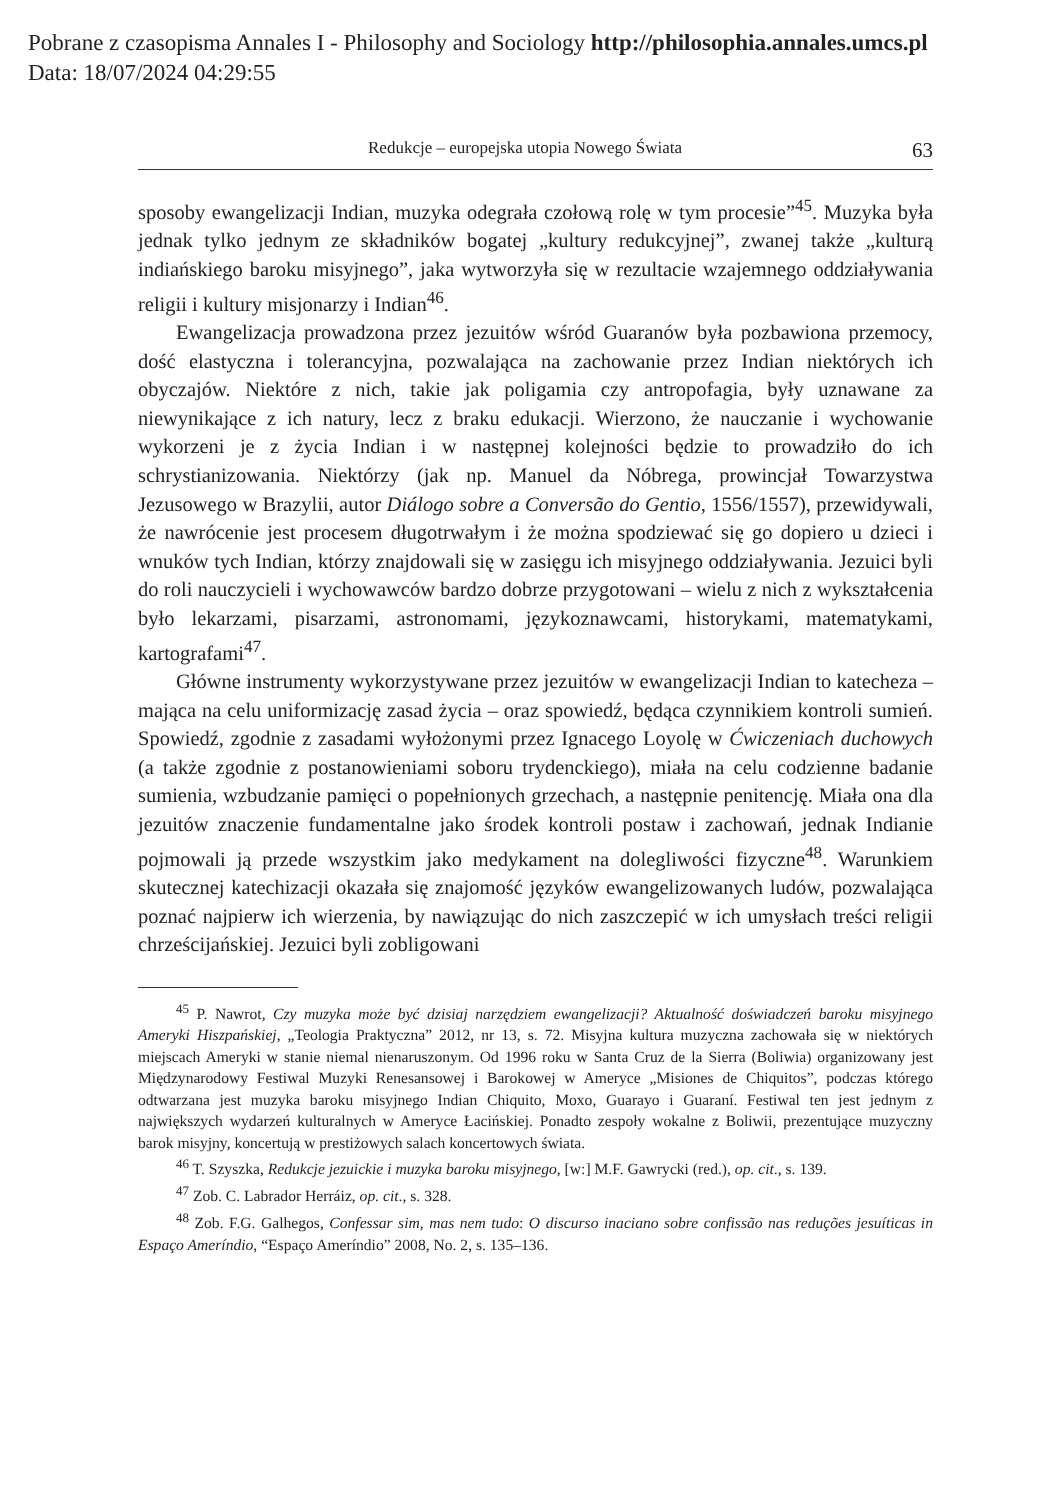Pobrane z czasopisma Annales I - Philosophy and Sociology http://philosophia.annales.umcs.pl
Data: 18/07/2024 04:29:55
Redukcje – europejska utopia Nowego Świata 63
sposoby ewangelizacji Indian, muzyka odegrała czołową rolę w tym procesie”<sup>45</sup>. Muzyka była jednak tylko jednym ze składników bogatej „kultury redukcyjnej”, zwanej także „kulturą indiańskiego baroku misyjnego”, jaka wytworzyła się w rezultacie wzajemnego oddziaływania religii i kultury misjonarzy i Indian<sup>46</sup>.
Ewangelizacja prowadzona przez jezuitów wśród Guaranów była pozbawiona przemocy, dość elastyczna i tolerancyjna, pozwalająca na zachowanie przez Indian niektórych ich obyczajów. Niektóre z nich, takie jak poligamia czy antropofagia, były uznawane za niewynikające z ich natury, lecz z braku edukacji. Wierzono, że nauczanie i wychowanie wykorzeni je z życia Indian i w następnej kolejności będzie to prowadziło do ich schrystianizowania. Niektórzy (jak np. Manuel da Nóbrega, prowincjał Towarzystwa Jezusowego w Brazylii, autor Diálogo sobre a Conversão do Gentio, 1556/1557), przewidywali, że nawrócenie jest procesem długotrwałym i że można spodziewać się go dopiero u dzieci i wnuków tych Indian, którzy znajdowali się w zasięgu ich misyjnego oddziaływania. Jezuici byli do roli nauczycieli i wychowawców bardzo dobrze przygotowani – wielu z nich z wykształcenia było lekarzami, pisarzami, astronomami, językoznawcami, historykami, matematykami, kartografami<sup>47</sup>.
Główne instrumenty wykorzystywane przez jezuitów w ewangelizacji Indian to katecheza – mająca na celu uniformizację zasad życia – oraz spowiedź, będąca czynnikiem kontroli sumień. Spowiedź, zgodnie z zasadami wyłożonymi przez Ignacego Loyolę w Ćwiczeniach duchowych (a także zgodnie z postanowieniami soboru trydenckiego), miała na celu codzienne badanie sumienia, wzbudzanie pamięci o popełnionych grzechach, a następnie penitencję. Miała ona dla jezuitów znaczenie fundamentalne jako środek kontroli postaw i zachowań, jednak Indianie pojmowali ją przede wszystkim jako medykament na dolegliwości fizyczne<sup>48</sup>. Warunkiem skutecznej katechizacji okazała się znajomość języków ewangelizowanych ludów, pozwalająca poznać najpierw ich wierzenia, by nawiązując do nich zaszczepić w ich umysłach treści religii chrześcijańskiej. Jezuici byli zobligowani
<sup>45</sup> P. Nawrot, Czy muzyka może być dzisiaj narzędziem ewangelizacji? Aktualność doświadczeń baroku misyjnego Ameryki Hiszpańskiej, „Teologia Praktyczna” 2012, nr 13, s. 72. Misyjna kultura muzyczna zachowała się w niektórych miejscach Ameryki w stanie niemal nienaruszonym. Od 1996 roku w Santa Cruz de la Sierra (Boliwia) organizowany jest Międzynarodowy Festiwal Muzyki Renesansowej i Barokowej w Ameryce „Misiones de Chiquitos”, podczas którego odtwarzana jest muzyka baroku misyjnego Indian Chiquito, Moxo, Guarayo i Guaraní. Festiwal ten jest jednym z największych wydarzeń kulturalnych w Ameryce Łacińskiej. Ponadto zespoły wokalne z Boliwii, prezentujące muzyczny barok misyjny, koncertują w prestiżowych salach koncertowych świata.
<sup>46</sup> T. Szyszka, Redukcje jezuickie i muzyka baroku misyjnego, [w:] M.F. Gawrycki (red.), op. cit., s. 139.
<sup>47</sup> Zob. C. Labrador Herráiz, op. cit., s. 328.
<sup>48</sup> Zob. F.G. Galhegos, Confessar sim, mas nem tudo: O discurso inaciano sobre confissão nas reduções jesuíticas in Espaço Ameríndio, “Espaço Ameríndio” 2008, No. 2, s. 135–136.